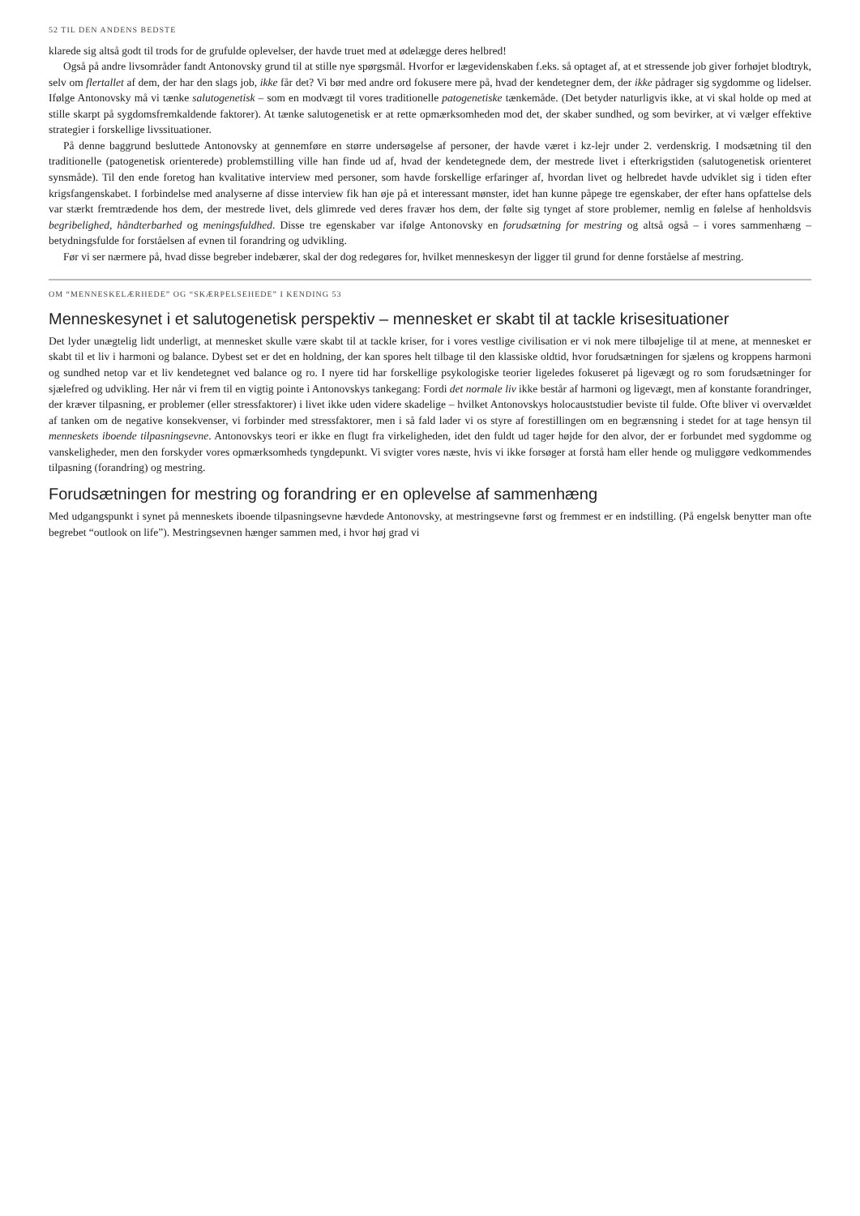52 TIL DEN ANDENS BEDSTE
klarede sig altså godt til trods for de grufulde oplevelser, der havde truet med at ødelægge deres helbred!
Også på andre livsområder fandt Antonovsky grund til at stille nye spørgsmål. Hvorfor er lægevidenskaben f.eks. så optaget af, at et stressende job giver forhøjet blodtryk, selv om flertallet af dem, der har den slags job, ikke får det? Vi bør med andre ord fokusere mere på, hvad der kendetegner dem, der ikke pådrager sig sygdomme og lidelser. Ifølge Antonovsky må vi tænke salutogenetisk – som en modvægt til vores traditionelle patogenetiske tænkemåde. (Det betyder naturligvis ikke, at vi skal holde op med at stille skarpt på sygdomsfremkaldende faktorer). At tænke salutogenetisk er at rette opmærksomheden mod det, der skaber sundhed, og som bevirker, at vi vælger effektive strategier i forskellige livssituationer.
På denne baggrund besluttede Antonovsky at gennemføre en større undersøgelse af personer, der havde været i kz-lejr under 2. verdenskrig. I modsætning til den traditionelle (patogenetisk orienterede) problemstilling ville han finde ud af, hvad der kendetegnede dem, der mestrede livet i efterkrigstiden (salutogenetisk orienteret synsmåde). Til den ende foretog han kvalitative interview med personer, som havde forskellige erfaringer af, hvordan livet og helbredet havde udviklet sig i tiden efter krigsfangenskabet. I forbindelse med analyserne af disse interview fik han øje på et interessant mønster, idet han kunne påpege tre egenskaber, der efter hans opfattelse dels var stærkt fremtrædende hos dem, der mestrede livet, dels glimrede ved deres fravær hos dem, der følte sig tynget af store problemer, nemlig en følelse af henholdsvis begribelighed, håndterbarhed og meningsfuldhed. Disse tre egenskaber var ifølge Antonovsky en forudsætning for mestring og altså også – i vores sammenhæng – betydningsfulde for forståelsen af evnen til forandring og udvikling.
Før vi ser nærmere på, hvad disse begreber indebærer, skal der dog redegøres for, hvilket menneskesyn der ligger til grund for denne forståelse af mestring.
OM “MENNESKELÆRHEDE” OG “SKÆRPELSEHEDE” I KENDING 53
Menneskesynet i et salutogenetisk perspektiv – mennesket er skabt til at tackle krisesituationer
Det lyder unægtelig lidt underligt, at mennesket skulle være skabt til at tackle kriser, for i vores vestlige civilisation er vi nok mere tilbøjelige til at mene, at mennesket er skabt til et liv i harmoni og balance. Dybest set er det en holdning, der kan spores helt tilbage til den klassiske oldtid, hvor forudsætningen for sjælens og kroppens harmoni og sundhed netop var et liv kendetegnet ved balance og ro. I nyere tid har forskellige psykologiske teorier ligeledes fokuseret på ligevægt og ro som forudsætninger for sjælefred og udvikling. Her når vi frem til en vigtig pointe i Antonovskys tankegang: Fordi det normale liv ikke består af harmoni og ligevægt, men af konstante forandringer, der kræver tilpasning, er problemer (eller stressfaktorer) i livet ikke uden videre skadelige – hvilket Antonovskys holocauststudier beviste til fulde. Ofte bliver vi overvældet af tanken om de negative konsekvenser, vi forbinder med stressfaktorer, men i så fald lader vi os styre af forestillingen om en begrænsning i stedet for at tage hensyn til menneskets iboende tilpasningsevne. Antonovskys teori er ikke en flugt fra virkeligheden, idet den fuldt ud tager højde for den alvor, der er forbundet med sygdomme og vanskeligheder, men den forskyder vores opmærksomheds tyngdepunkt. Vi svigter vores næste, hvis vi ikke forsøger at forstå ham eller hende og muliggøre vedkommendes tilpasning (forandring) og mestring.
Forudsætningen for mestring og forandring er en oplevelse af sammenhæng
Med udgangspunkt i synet på menneskets iboende tilpasningsevne hævdede Antonovsky, at mestringsevne først og fremmest er en indstilling. (På engelsk benytter man ofte begrebet “outlook on life”). Mestringsevnen hænger sammen med, i hvor høj grad vi